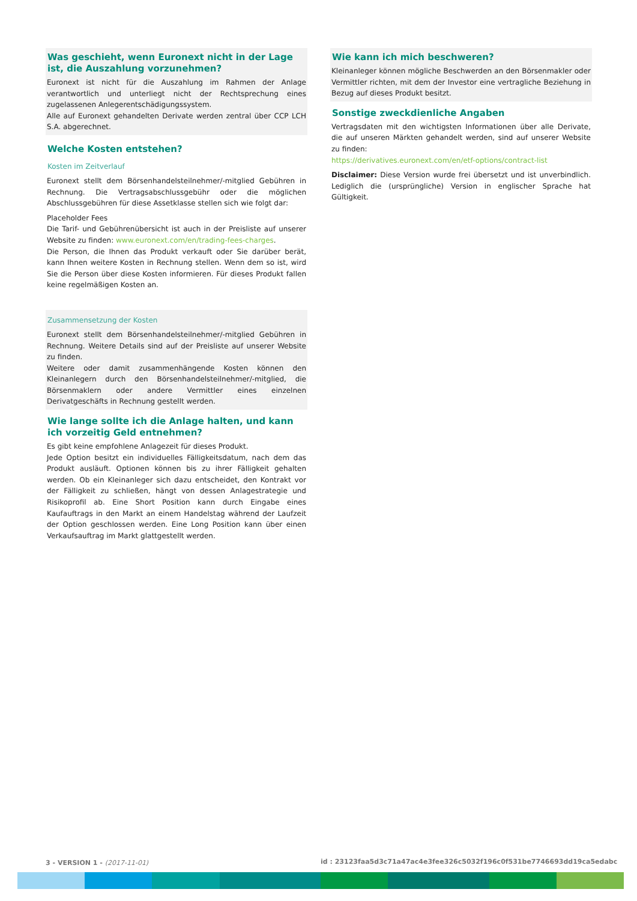Was geschieht, wenn Euronext nicht in der Lage ist, die Auszahlung vorzunehmen?
Euronext ist nicht für die Auszahlung im Rahmen der Anlage verantwortlich und unterliegt nicht der Rechtsprechung eines zugelassenen Anlegerentschädigungssystem.
Alle auf Euronext gehandelten Derivate werden zentral über CCP LCH S.A. abgerechnet.
Welche Kosten entstehen?
Kosten im Zeitverlauf
Euronext stellt dem Börsenhandelsteilnehmer/-mitglied Gebühren in Rechnung. Die Vertragsabschlussgebühr oder die möglichen Abschlussgebühren für diese Assetklasse stellen sich wie folgt dar:
Placeholder Fees
Die Tarif- und Gebührenübersicht ist auch in der Preisliste auf unserer Website zu finden: www.euronext.com/en/trading-fees-charges.
Die Person, die Ihnen das Produkt verkauft oder Sie darüber berät, kann Ihnen weitere Kosten in Rechnung stellen. Wenn dem so ist, wird Sie die Person über diese Kosten informieren. Für dieses Produkt fallen keine regelmäßigen Kosten an.
Zusammensetzung der Kosten
Euronext stellt dem Börsenhandelsteilnehmer/-mitglied Gebühren in Rechnung. Weitere Details sind auf der Preisliste auf unserer Website zu finden.
Weitere oder damit zusammenhängende Kosten können den Kleinanlegern durch den Börsenhandelsteilnehmer/-mitglied, die Börsenmaklern oder andere Vermittler eines einzelnen Derivatgeschäfts in Rechnung gestellt werden.
Wie lange sollte ich die Anlage halten, und kann ich vorzeitig Geld entnehmen?
Es gibt keine empfohlene Anlagezeit für dieses Produkt.
Jede Option besitzt ein individuelles Fälligkeitsdatum, nach dem das Produkt ausläuft. Optionen können bis zu ihrer Fälligkeit gehalten werden. Ob ein Kleinanleger sich dazu entscheidet, den Kontrakt vor der Fälligkeit zu schließen, hängt von dessen Anlagestrategie und Risikoprofil ab. Eine Short Position kann durch Eingabe eines Kaufauftrags in den Markt an einem Handelstag während der Laufzeit der Option geschlossen werden. Eine Long Position kann über einen Verkaufsauftrag im Markt glattgestellt werden.
Wie kann ich mich beschweren?
Kleinanleger können mögliche Beschwerden an den Börsenmakler oder Vermittler richten, mit dem der Investor eine vertragliche Beziehung in Bezug auf dieses Produkt besitzt.
Sonstige zweckdienliche Angaben
Vertragsdaten mit den wichtigsten Informationen über alle Derivate, die auf unseren Märkten gehandelt werden, sind auf unserer Website zu finden:
https://derivatives.euronext.com/en/etf-options/contract-list
Disclaimer: Diese Version wurde frei übersetzt und ist unverbindlich. Lediglich die (ursprüngliche) Version in englischer Sprache hat Gültigkeit.
3 - VERSION 1 - (2017-11-01)
id : 23123faa5d3c71a47ac4e3fee326c5032f196c0f531be7746693dd19ca5edabc